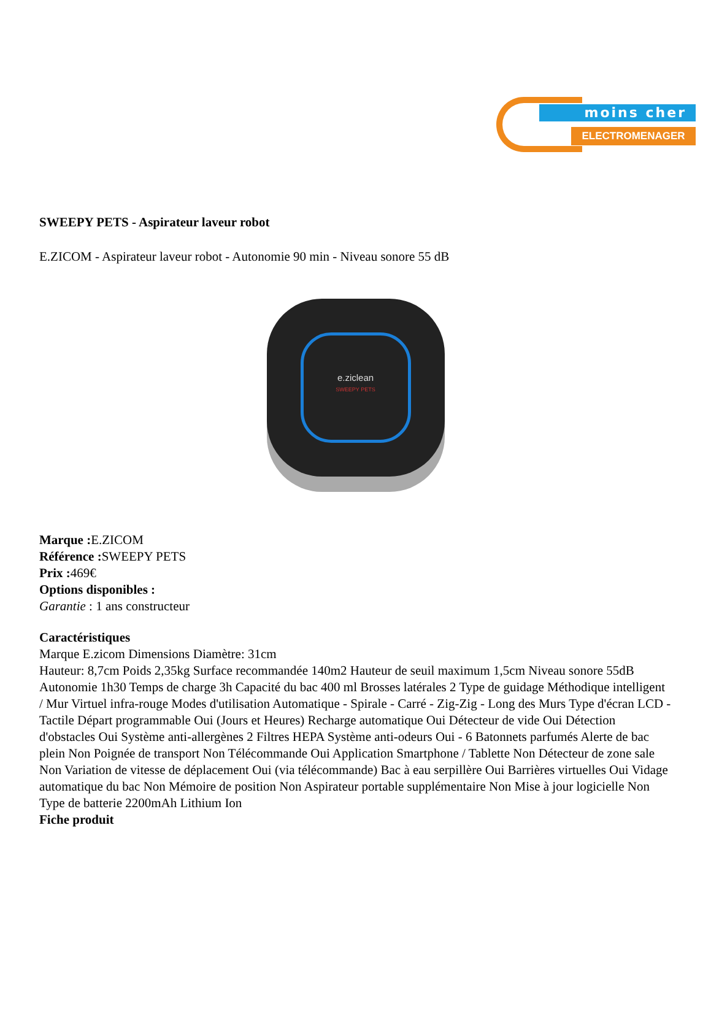moins cher
ELECTROMENAGER
SWEEPY PETS - Aspirateur laveur robot
E.ZICOM - Aspirateur laveur robot - Autonomie 90 min - Niveau sonore 55 dB
e.ziclean
SWEEPY PETS
Marque : E.ZICOM
Référence : SWEEPY PETS
Prix : 469€
Options disponibles :
Garantie : 1 ans constructeur
Caractéristiques
Marque E.zicom Dimensions Diamètre: 31cm
Hauteur: 8,7cm Poids 2,35kg Surface recommandée 140m2 Hauteur de seuil maximum 1,5cm Niveau sonore 55dB Autonomie 1h30 Temps de charge 3h Capacité du bac 400 ml Brosses latérales 2 Type de guidage Méthodique intelligent / Mur Virtuel infra-rouge Modes d'utilisation Automatique - Spirale - Carré - Zig-Zig - Long des Murs Type d'écran LCD - Tactile Départ programmable Oui (Jours et Heures) Recharge automatique Oui Détecteur de vide Oui Détection d'obstacles Oui Système anti-allergènes 2 Filtres HEPA Système anti-odeurs Oui - 6 Batonnets parfumés Alerte de bac plein Non Poignée de transport Non Télécommande Oui Application Smartphone / Tablette Non Détecteur de zone sale Non Variation de vitesse de déplacement Oui (via télécommande) Bac à eau serpillère Oui Barrières virtuelles Oui Vidage automatique du bac Non Mémoire de position Non Aspirateur portable supplémentaire Non Mise à jour logicielle Non Type de batterie 2200mAh Lithium Ion
Fiche produit